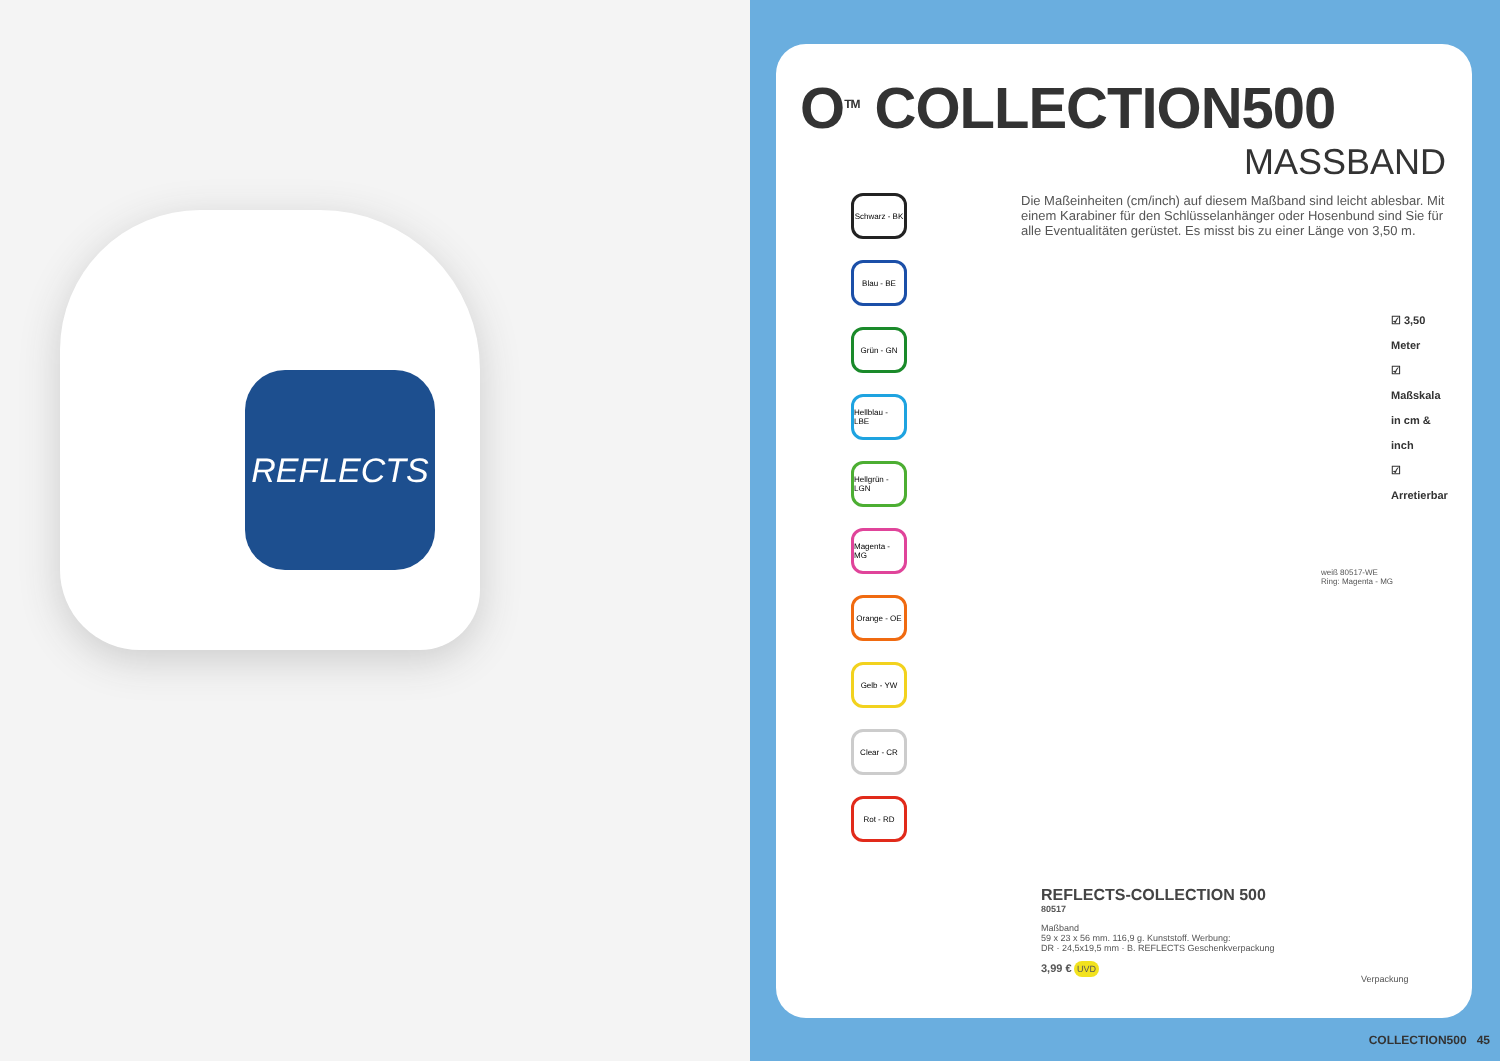REFLECTS
O<sup>TM</sup> COLLECTION500
MASSBAND
Schwarz - BK
Blau - BE
Grün - GN
Hellblau - LBE
Hellgrün - LGN
Magenta - MG
Orange - OE
Gelb - YW
Clear - CR
Rot - RD
Die Maßeinheiten (cm/inch) auf diesem Maßband sind leicht ablesbar. Mit einem Karabiner für den Schlüsselanhänger oder Hosenbund sind Sie für alle Eventualitäten gerüstet. Es misst bis zu einer Länge von 3,50 m.
☑ 3,50 Meter
☑ Maßskala in cm & inch
☑ Arretierbar
weiß 80517-WE
Ring: Magenta - MG
REFLECTS-COLLECTION 500
80517
Maßband
59 x 23 x 56 mm. 116,9 g. Kunststoff. Werbung:
DR · 24,5x19,5 mm · B. REFLECTS Geschenkverpackung
3,99 € UVD Verpackung
COLLECTION500 45